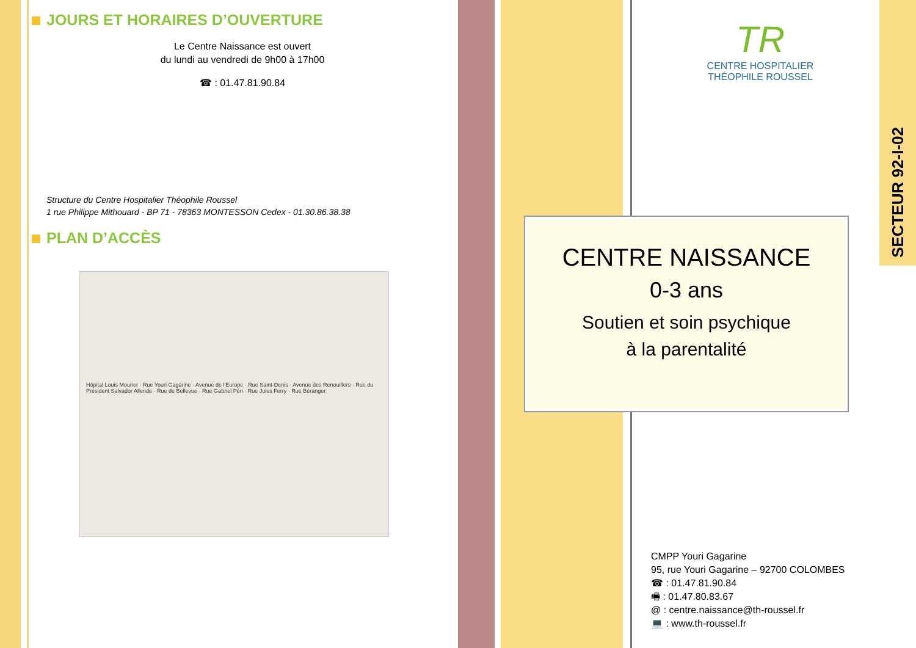JOURS ET HORAIRES D’OUVERTURE
Le Centre Naissance est ouvert
du lundi au vendredi de 9h00 à 17h00
☎ : 01.47.81.90.84
Structure du Centre Hospitalier Théophile Roussel
1 rue Philippe Mithouard - BP 71 - 78363 MONTESSON Cedex - 01.30.86.38.38
PLAN D’ACCÈS
Hôpital Louis Mourier · Rue Youri Gagarine · Avenue de l'Europe · Rue Saint-Denis · Avenue des Renouillers · Rue du Président Salvador Allende · Rue de Bellevue · Rue Gabriel Péri · Rue Jules Ferry · Rue Béranger
SECTEUR 92-I-02
TR
CENTRE HOSPITALIER
THÉOPHILE ROUSSEL
CENTRE NAISSANCE
0-3 ans
Soutien et soin psychique
à la parentalité
CMPP Youri Gagarine
95, rue Youri Gagarine – 92700 COLOMBES
☎ : 01.47.81.90.84
🖷 : 01.47.80.83.67
@ : centre.naissance@th-roussel.fr
💻 : www.th-roussel.fr